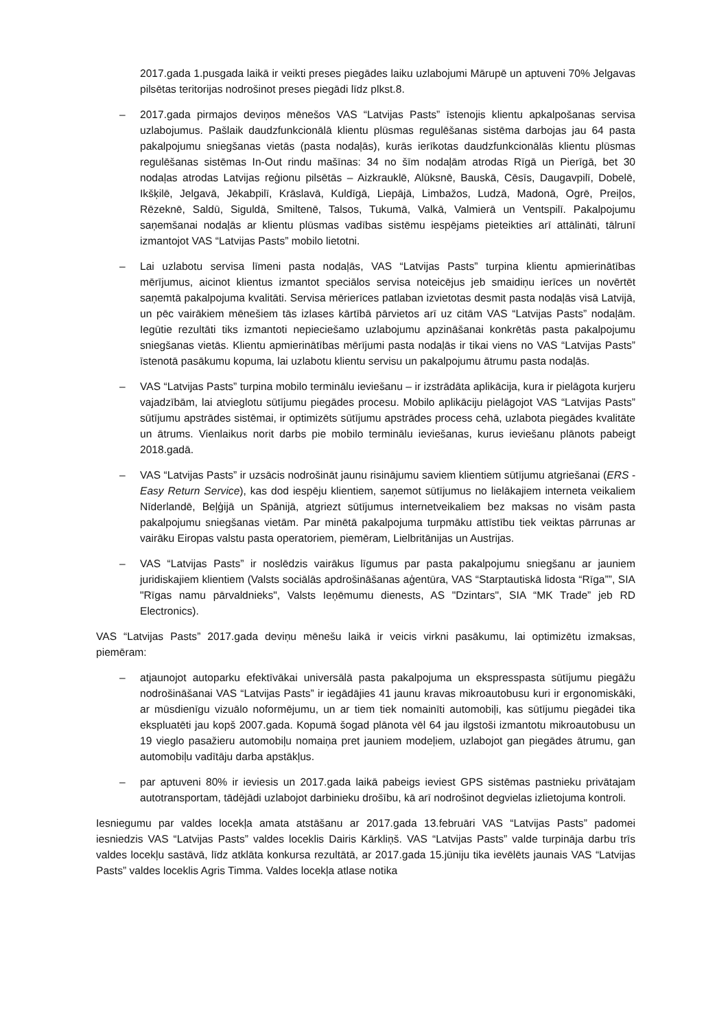2017.gada 1.pusgada laikā ir veikti preses piegādes laiku uzlabojumi Mārupē un aptuveni 70% Jelgavas pilsētas teritorijas nodrošinot preses piegādi līdz plkst.8.
– 2017.gada pirmajos deviņos mēnešos VAS “Latvijas Pasts” īstenojis klientu apkalpošanas servisa uzlabojumus. Pašlaik daudzfunkcionālā klientu plūsmas regulēšanas sistēma darbojas jau 64 pasta pakalpojumu sniegšanas vietās (pasta nodaļās), kurās ierīkotas daudzfunkcionālās klientu plūsmas regulēšanas sistēmas In-Out rindu mašīnas: 34 no šīm nodaļām atrodas Rīgā un Pierīgā, bet 30 nodaļas atrodas Latvijas reģionu pilsētās – Aizkrauklē, Alūksnē, Bauskā, Cēsīs, Daugavpilī, Dobelē, Ikšķilē, Jelgavā, Jēkabpilī, Krāslavā, Kuldīgā, Liepājā, Limbažos, Ludzā, Madonā, Ogrē, Preiļos, Rēzeknē, Saldū, Siguldā, Smiltenē, Talsos, Tukumā, Valkā, Valmierā un Ventspilī. Pakalpojumu saņemšanai nodaļās ar klientu plūsmas vadības sistēmu iespējams pieteikties arī attālināti, tālrunī izmantojot VAS “Latvijas Pasts” mobilo lietotni.
– Lai uzlabotu servisa līmeni pasta nodaļās, VAS “Latvijas Pasts” turpina klientu apmierinātības mērījumus, aicinot klientus izmantot speciālos servisa noteicējus jeb smaidiņu ierīces un novērtēt saņemtā pakalpojuma kvalitāti. Servisa mērierīces patlaban izvietotas desmit pasta nodaļās visā Latvijā, un pēc vairākiem mēnešiem tās izlases kārtībā pārvietos arī uz citām VAS “Latvijas Pasts” nodaļām. Iegūtie rezultāti tiks izmantoti nepieciešamo uzlabojumu apzināšanai konkrētās pasta pakalpojumu sniegšanas vietās. Klientu apmierinātības mērījumi pasta nodaļās ir tikai viens no VAS “Latvijas Pasts” īstenotā pasākumu kopuma, lai uzlabotu klientu servisu un pakalpojumu ātrumu pasta nodaļās.
– VAS “Latvijas Pasts” turpina mobilo terminālu ieviešanu – ir izstrādāta aplikācija, kura ir pielāgota kurjeru vajadzībām, lai atvieglotu sūtījumu piegādes procesu. Mobilo aplikāciju pielāgojot VAS “Latvijas Pasts” sūtījumu apstrādes sistēmai, ir optimizēts sūtījumu apstrādes process cehā, uzlabota piegādes kvalitāte un ātrums. Vienlaikus norit darbs pie mobilo terminālu ieviešanas, kurus ieviešanu plānots pabeigt 2018.gadā.
– VAS “Latvijas Pasts” ir uzsācis nodrošināt jaunu risinājumu saviem klientiem sūtījumu atgriešanai (ERS - Easy Return Service), kas dod iespēju klientiem, saņemot sūtījumus no lielākajiem interneta veikaliem Nīderlandē, Beļģijā un Spānijā, atgriezt sūtījumus internetveikaliem bez maksas no visām pasta pakalpojumu sniegšanas vietām. Par minētā pakalpojuma turpmāku attīstību tiek veiktas pārrunas ar vairāku Eiropas valstu pasta operatoriem, piemēram, Lielbritānijas un Austrijas.
– VAS “Latvijas Pasts” ir noslēdzis vairākus līgumus par pasta pakalpojumu sniegšanu ar jauniem juridiskajiem klientiem (Valsts sociālās apdrošināšanas aģentūra, VAS “Starptautiskā lidosta “Rīga””, SIA "Rīgas namu pārvaldnieks", Valsts Ieņēmumu dienests, AS "Dzintars", SIA “MK Trade” jeb RD Electronics).
VAS “Latvijas Pasts” 2017.gada deviņu mēnešu laikā ir veicis virkni pasākumu, lai optimizētu izmaksas, piemēram:
– atjaunojot autoparku efektīvākai universālā pasta pakalpojuma un ekspresspasta sūtījumu piegāžu nodrošināšanai VAS “Latvijas Pasts” ir iegādājies 41 jaunu kravas mikroautobusu kuri ir ergonomiskāki, ar mūsdienīgu vizuālo noformējumu, un ar tiem tiek nomainīti automobiļi, kas sūtījumu piegādei tika ekspluatēti jau kopš 2007.gada. Kopumā šogad plānota vēl 64 jau ilgstoši izmantotu mikroautobusu un 19 vieglo pasažieru automobiļu nomaiņa pret jauniem modeļiem, uzlabojot gan piegādes ātrumu, gan automobiļu vadītāju darba apstākļus.
– par aptuveni 80% ir ieviesis un 2017.gada laikā pabeigs ieviest GPS sistēmas pastnieku privātajam autotransportam, tādējādi uzlabojot darbinieku drošību, kā arī nodrošinot degvielas izlietojuma kontroli.
Iesniegumu par valdes locekļa amata atstāšanu ar 2017.gada 13.februāri VAS “Latvijas Pasts” padomei iesniedzis VAS “Latvijas Pasts” valdes loceklis Dairis Kārkliņš. VAS “Latvijas Pasts” valde turpināja darbu trīs valdes locekļu sastāvā, līdz atklāta konkursa rezultātā, ar 2017.gada 15.jūniju tika ievēlēts jaunais VAS “Latvijas Pasts” valdes loceklis Agris Timma. Valdes locekļa atlase notika